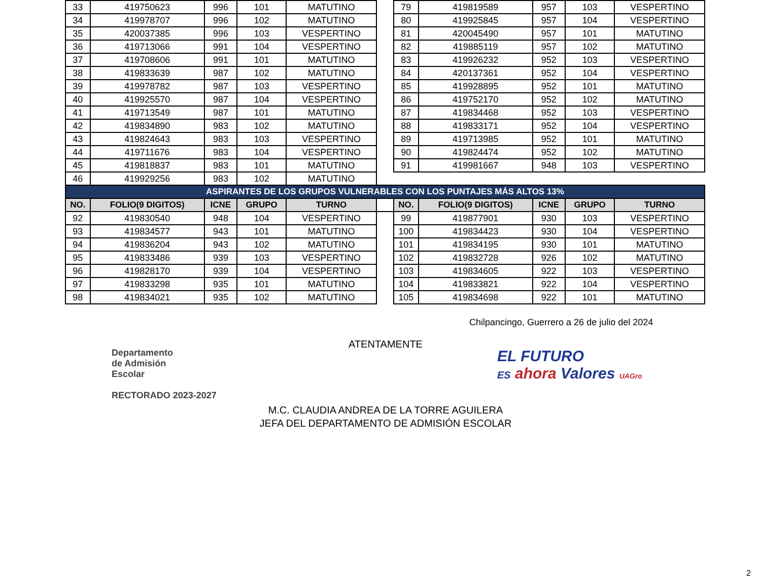| 33 | 419750623 | 996 | 101 | MATUTINO | | 79 | 419819589 | 957 | 103 | VESPERTINO |
| 34 | 419978707 | 996 | 102 | MATUTINO | | 80 | 419925845 | 957 | 104 | VESPERTINO |
| 35 | 420037385 | 996 | 103 | VESPERTINO | | 81 | 420045490 | 957 | 101 | MATUTINO |
| 36 | 419713066 | 991 | 104 | VESPERTINO | | 82 | 419885119 | 957 | 102 | MATUTINO |
| 37 | 419708606 | 991 | 101 | MATUTINO | | 83 | 419926232 | 952 | 103 | VESPERTINO |
| 38 | 419833639 | 987 | 102 | MATUTINO | | 84 | 420137361 | 952 | 104 | VESPERTINO |
| 39 | 419978782 | 987 | 103 | VESPERTINO | | 85 | 419928895 | 952 | 101 | MATUTINO |
| 40 | 419925570 | 987 | 104 | VESPERTINO | | 86 | 419752170 | 952 | 102 | MATUTINO |
| 41 | 419713549 | 987 | 101 | MATUTINO | | 87 | 419834468 | 952 | 103 | VESPERTINO |
| 42 | 419834890 | 983 | 102 | MATUTINO | | 88 | 419833171 | 952 | 104 | VESPERTINO |
| 43 | 419824643 | 983 | 103 | VESPERTINO | | 89 | 419713985 | 952 | 101 | MATUTINO |
| 44 | 419711676 | 983 | 104 | VESPERTINO | | 90 | 419824474 | 952 | 102 | MATUTINO |
| 45 | 419818837 | 983 | 101 | MATUTINO | | 91 | 419981667 | 948 | 103 | VESPERTINO |
| 46 | 419929256 | 983 | 102 | MATUTINO | | | | | | |
| ASPIRANTES DE LOS GRUPOS VULNERABLES CON LOS PUNTAJES MÁS ALTOS 13% | | | | | | | | | | |
| NO. | FOLIO(9 DIGITOS) | ICNE | GRUPO | TURNO | | NO. | FOLIO(9 DIGITOS) | ICNE | GRUPO | TURNO |
| 92 | 419830540 | 948 | 104 | VESPERTINO | | 99 | 419877901 | 930 | 103 | VESPERTINO |
| 93 | 419834577 | 943 | 101 | MATUTINO | | 100 | 419834423 | 930 | 104 | VESPERTINO |
| 94 | 419836204 | 943 | 102 | MATUTINO | | 101 | 419834195 | 930 | 101 | MATUTINO |
| 95 | 419833486 | 939 | 103 | VESPERTINO | | 102 | 419832728 | 926 | 102 | MATUTINO |
| 96 | 419828170 | 939 | 104 | VESPERTINO | | 103 | 419834605 | 922 | 103 | VESPERTINO |
| 97 | 419833298 | 935 | 101 | MATUTINO | | 104 | 419833821 | 922 | 104 | VESPERTINO |
| 98 | 419834021 | 935 | 102 | MATUTINO | | 105 | 419834698 | 922 | 101 | MATUTINO |
Chilpancingo, Guerrero a 26 de julio del 2024
Departamento
de Admisión
Escolar
RECTORADO 2023-2027
ATENTAMENTE
M.C. CLAUDIA ANDREA DE LA TORRE AGUILERA
JEFA DEL DEPARTAMENTO DE ADMISIÓN ESCOLAR
EL FUTURO
ES ahora Valores UAGro
2